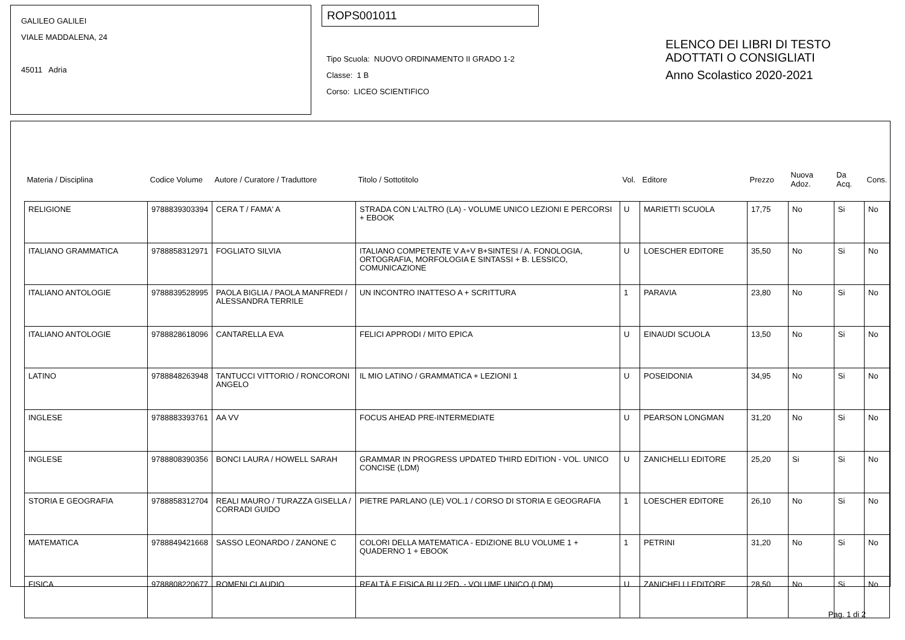GALILEO GALILEI
VIALE MADDALENA, 24
45011 Adria
ROPS001011
Tipo Scuola: NUOVO ORDINAMENTO II GRADO 1-2
Classe: 1 B
Corso: LICEO SCIENTIFICO
ELENCO DEI LIBRI DI TESTO
ADOTTATI O CONSIGLIATI
Anno Scolastico 2020-2021
| Materia / Disciplina | Codice Volume | Autore / Curatore / Traduttore | Titolo / Sottotitolo | Vol. | Editore | Prezzo | Nuova Adoz. | Da Acq. | Cons. |
| --- | --- | --- | --- | --- | --- | --- | --- | --- | --- |
| RELIGIONE | 9788839303394 | CERA T / FAMA' A | STRADA CON L'ALTRO (LA) - VOLUME UNICO LEZIONI E PERCORSI + EBOOK | U | MARIETTI SCUOLA | 17,75 | No | Si | No |
| ITALIANO GRAMMATICA | 9788858312971 | FOGLIATO SILVIA | ITALIANO COMPETENTE V A+V B+SINTESI / A. FONOLOGIA, ORTOGRAFIA, MORFOLOGIA E SINTASSI + B. LESSICO, COMUNICAZIONE | U | LOESCHER EDITORE | 35,50 | No | Si | No |
| ITALIANO ANTOLOGIE | 9788839528995 | PAOLA BIGLIA / PAOLA MANFREDI / ALESSANDRA TERRILE | UN INCONTRO INATTESO A + SCRITTURA | 1 | PARAVIA | 23,80 | No | Si | No |
| ITALIANO ANTOLOGIE | 9788828618096 | CANTARELLA EVA | FELICI APPRODI / MITO EPICA | U | EINAUDI SCUOLA | 13,50 | No | Si | No |
| LATINO | 9788848263948 | TANTUCCI VITTORIO / RONCORONI ANGELO | IL MIO LATINO / GRAMMATICA + LEZIONI 1 | U | POSEIDONIA | 34,95 | No | Si | No |
| INGLESE | 9788883393761 | AA VV | FOCUS AHEAD PRE-INTERMEDIATE | U | PEARSON LONGMAN | 31,20 | No | Si | No |
| INGLESE | 9788808390356 | BONCI LAURA / HOWELL SARAH | GRAMMAR IN PROGRESS UPDATED THIRD EDITION - VOL. UNICO CONCISE (LDM) | U | ZANICHELLI EDITORE | 25,20 | Si | Si | No |
| STORIA E GEOGRAFIA | 9788858312704 | REALI MAURO / TURAZZA GISELLA / CORRADI GUIDO | PIETRE PARLANO (LE) VOL.1 / CORSO DI STORIA E GEOGRAFIA | 1 | LOESCHER EDITORE | 26,10 | No | Si | No |
| MATEMATICA | 9788849421668 | SASSO LEONARDO / ZANONE C | COLORI DELLA MATEMATICA - EDIZIONE BLU VOLUME 1 + QUADERNO 1 + EBOOK | 1 | PETRINI | 31,20 | No | Si | No |
| FISICA | 9788808220677 | ROMENI CLAUDIO | REALTÀ E FISICA.BLU 2ED. - VOLUME UNICO (LDM) | U | ZANICHELLI EDITORE | 28,50 | No | Si | No |
Pag. 1 di 2